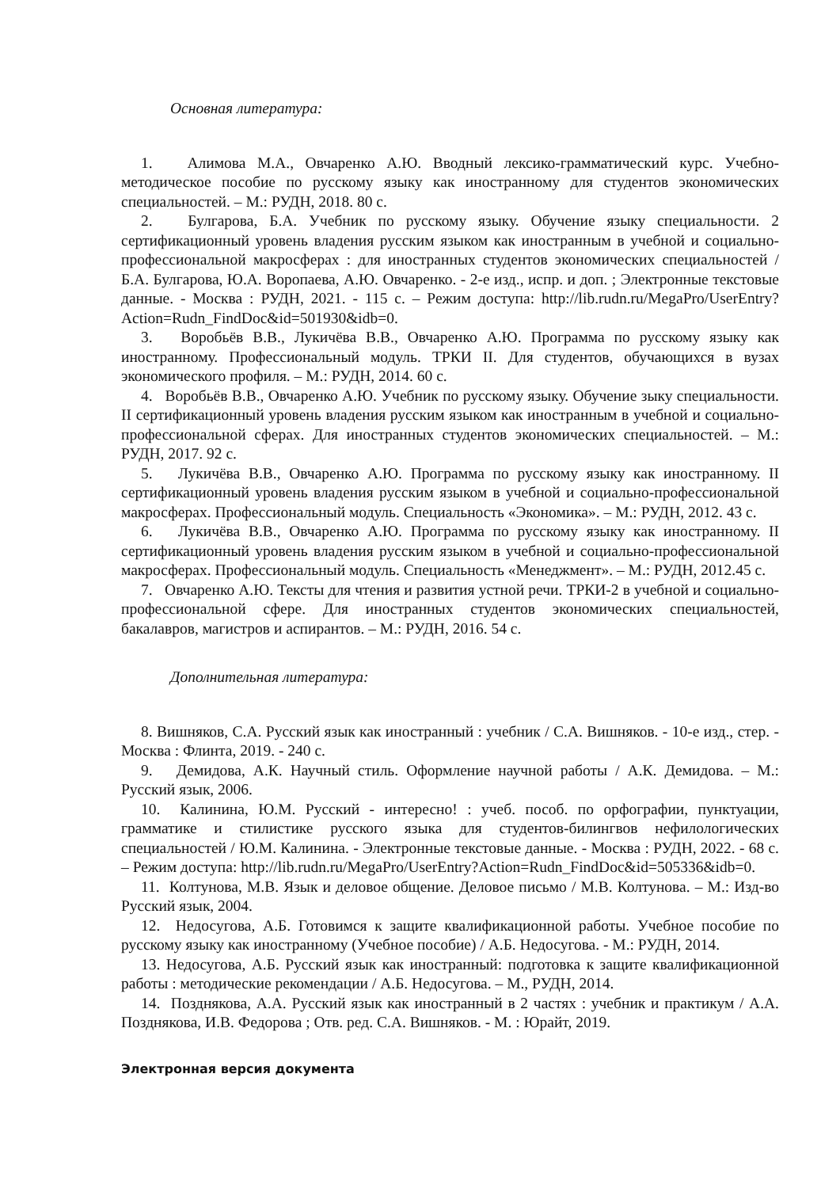Основная литература:
1. Алимова М.А., Овчаренко А.Ю. Вводный лексико-грамматический курс. Учебно-методическое пособие по русскому языку как иностранному для студентов экономических специальностей. – М.: РУДН, 2018. 80 с.
2. Булгарова, Б.А. Учебник по русскому языку. Обучение языку специальности. 2 сертификационный уровень владения русским языком как иностранным в учебной и социально-профессиональной макросферах : для иностранных студентов экономических специальностей / Б.А. Булгарова, Ю.А. Воропаева, А.Ю. Овчаренко. - 2-е изд., испр. и доп. ; Электронные текстовые данные. - Москва : РУДН, 2021. - 115 с. – Режим доступа: http://lib.rudn.ru/MegaPro/UserEntry?Action=Rudn_FindDoc&id=501930&idb=0.
3. Воробьёв В.В., Лукичёва В.В., Овчаренко А.Ю. Программа по русскому языку как иностранному. Профессиональный модуль. ТРКИ II. Для студентов, обучающихся в вузах экономического профиля. – М.: РУДН, 2014. 60 с.
4. Воробьёв В.В., Овчаренко А.Ю. Учебник по русскому языку. Обучение зыку специальности. II сертификационный уровень владения русским языком как иностранным в учебной и социально-профессиональной сферах. Для иностранных студентов экономических специальностей. – М.: РУДН, 2017. 92 с.
5. Лукичёва В.В., Овчаренко А.Ю. Программа по русскому языку как иностранному. II сертификационный уровень владения русским языком в учебной и социально-профессиональной макросферах. Профессиональный модуль. Специальность «Экономика». – М.: РУДН, 2012. 43 с.
6. Лукичёва В.В., Овчаренко А.Ю. Программа по русскому языку как иностранному. II сертификационный уровень владения русским языком в учебной и социально-профессиональной макросферах. Профессиональный модуль. Специальность «Менеджмент». – М.: РУДН, 2012.45 с.
7. Овчаренко А.Ю. Тексты для чтения и развития устной речи. ТРКИ-2 в учебной и социально-профессиональной сфере. Для иностранных студентов экономических специальностей, бакалавров, магистров и аспирантов. – М.: РУДН, 2016. 54 с.
Дополнительная литература:
8. Вишняков, С.А. Русский язык как иностранный : учебник / С.А. Вишняков. - 10-е изд., стер. - Москва : Флинта, 2019. - 240 с.
9. Демидова, А.К. Научный стиль. Оформление научной работы / А.К. Демидова. – М.: Русский язык, 2006.
10. Калинина, Ю.М. Русский - интересно! : учеб. пособ. по орфографии, пунктуации, грамматике и стилистике русского языка для студентов-билингвов нефилологических специальностей / Ю.М. Калинина. - Электронные текстовые данные. - Москва : РУДН, 2022. - 68 с. – Режим доступа: http://lib.rudn.ru/MegaPro/UserEntry?Action=Rudn_FindDoc&id=505336&idb=0.
11. Колтунова, М.В. Язык и деловое общение. Деловое письмо / М.В. Колтунова. – М.: Изд-во Русский язык, 2004.
12. Недосугова, А.Б. Готовимся к защите квалификационной работы. Учебное пособие по русскому языку как иностранному (Учебное пособие) / А.Б. Недосугова. - М.: РУДН, 2014.
13. Недосугова, А.Б. Русский язык как иностранный: подготовка к защите квалификационной работы : методические рекомендации / А.Б. Недосугова. – М., РУДН, 2014.
14. Позднякова, А.А. Русский язык как иностранный в 2 частях : учебник и практикум / А.А. Позднякова, И.В. Федорова ; Отв. ред. С.А. Вишняков. - М. : Юрайт, 2019.
Электронная версия документа